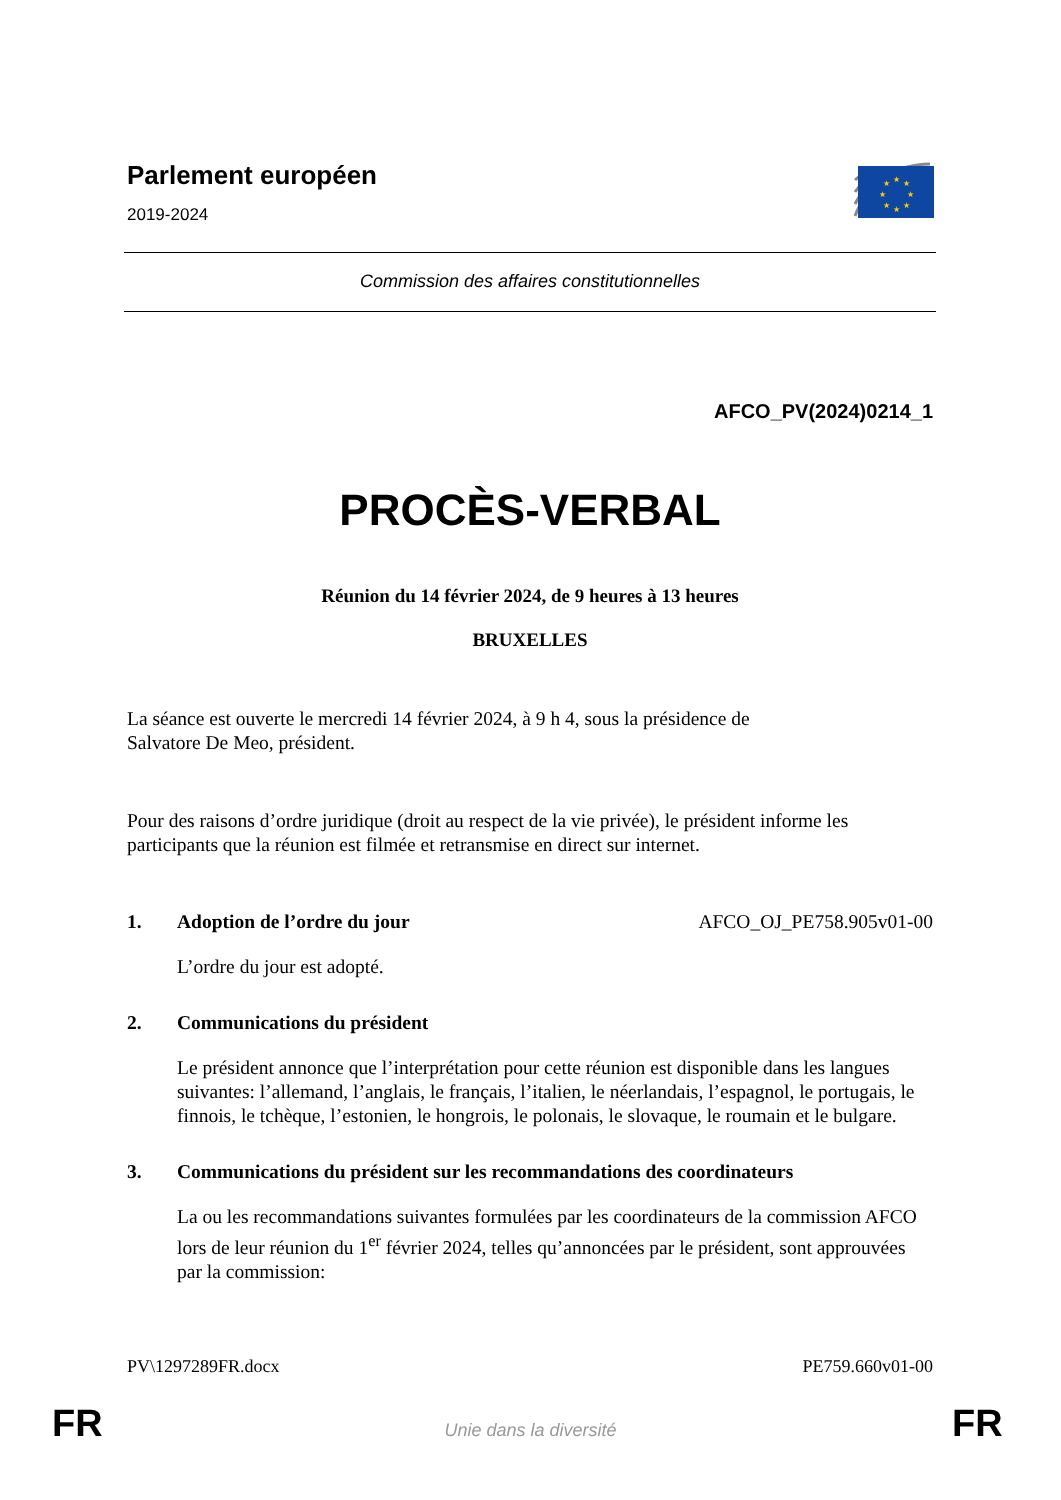Parlement européen
2019-2024
★
★
★
★
★
★
★
★
Commission des affaires constitutionnelles
AFCO_PV(2024)0214_1
PROCÈS-VERBAL
Réunion du 14 février 2024, de 9 heures à 13 heures
BRUXELLES
La séance est ouverte le mercredi 14 février 2024, à 9 h 4, sous la présidence de
Salvatore De Meo, président.
Pour des raisons d’ordre juridique (droit au respect de la vie privée), le président informe les participants que la réunion est filmée et retransmise en direct sur internet.
1. Adoption de l’ordre du jour AFCO_OJ_PE758.905v01-00
L’ordre du jour est adopté.
2. Communications du président
Le président annonce que l’interprétation pour cette réunion est disponible dans les langues suivantes: l’allemand, l’anglais, le français, l’italien, le néerlandais, l’espagnol, le portugais, le finnois, le tchèque, l’estonien, le hongrois, le polonais, le slovaque, le roumain et le bulgare.
3. Communications du président sur les recommandations des coordinateurs
La ou les recommandations suivantes formulées par les coordinateurs de la commission AFCO lors de leur réunion du 1<sup>er</sup> février 2024, telles qu’annoncées par le président, sont approuvées par la commission:
PV\1297289FR.docx PE759.660v01-00
FR
Unie dans la diversité FR